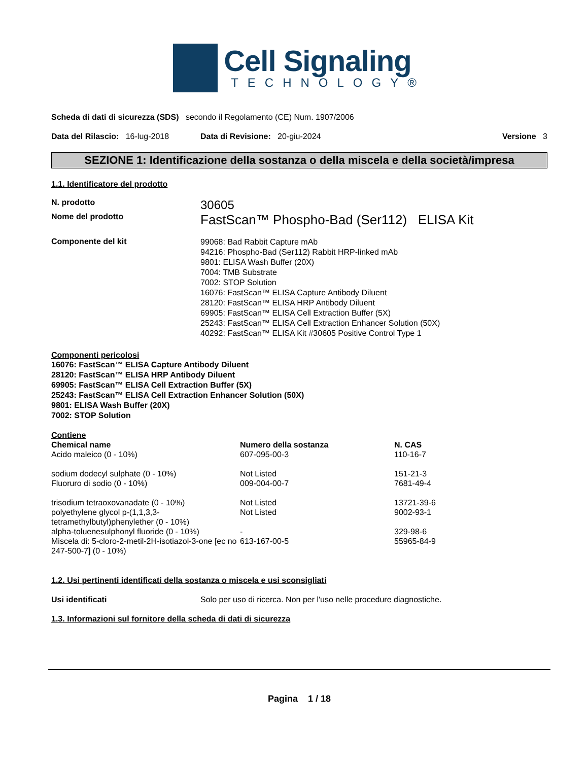Cell Signaling
TECHNOLOGY®
Scheda di dati di sicurezza (SDS) secondo il Regolamento (CE) Num. 1907/2006
Data del Rilascio: 16-lug-2018
Data di Revisione: 20-giu-2024
Versione 3
SEZIONE 1: Identificazione della sostanza o della miscela e della società/impresa
1.1. Identificatore del prodotto
N. prodotto
30605
Nome del prodotto
FastScan™ Phospho-Bad (Ser112) ELISA Kit
Componente del kit
99068: Bad Rabbit Capture mAb
94216: Phospho-Bad (Ser112) Rabbit HRP-linked mAb
9801: ELISA Wash Buffer (20X)
7004: TMB Substrate
7002: STOP Solution
16076: FastScan™ ELISA Capture Antibody Diluent
28120: FastScan™ ELISA HRP Antibody Diluent
69905: FastScan™ ELISA Cell Extraction Buffer (5X)
25243: FastScan™ ELISA Cell Extraction Enhancer Solution (50X)
40292: FastScan™ ELISA Kit #30605 Positive Control Type 1
Componenti pericolosi
16076: FastScan™ ELISA Capture Antibody Diluent
28120: FastScan™ ELISA HRP Antibody Diluent
69905: FastScan™ ELISA Cell Extraction Buffer (5X)
25243: FastScan™ ELISA Cell Extraction Enhancer Solution (50X)
9801: ELISA Wash Buffer (20X)
7002: STOP Solution
Contiene
| Chemical name | Numero della sostanza | N. CAS |
| --- | --- | --- |
| Acido maleico (0 - 10%) | 607-095-00-3 | 110-16-7 |
| sodium dodecyl sulphate (0 - 10%) | Not Listed | 151-21-3 |
| Fluoruro di sodio (0 - 10%) | 009-004-00-7 | 7681-49-4 |
| trisodium tetraoxovanadate (0 - 10%) | Not Listed | 13721-39-6 |
| polyethylene glycol p-(1,1,3,3-tetramethylbutyl)phenylether (0 - 10%) | Not Listed | 9002-93-1 |
| alpha-toluenesulphonyl fluoride (0 - 10%) | - | 329-98-6 |
| Miscela di: 5-cloro-2-metil-2H-isotiazol-3-one [ec no 247-500-7] (0 - 10%) | 613-167-00-5 | 55965-84-9 |
1.2. Usi pertinenti identificati della sostanza o miscela e usi sconsigliati
Usi identificati Solo per uso di ricerca. Non per l'uso nelle procedure diagnostiche.
1.3. Informazioni sul fornitore della scheda di dati di sicurezza
Pagina 1 / 18